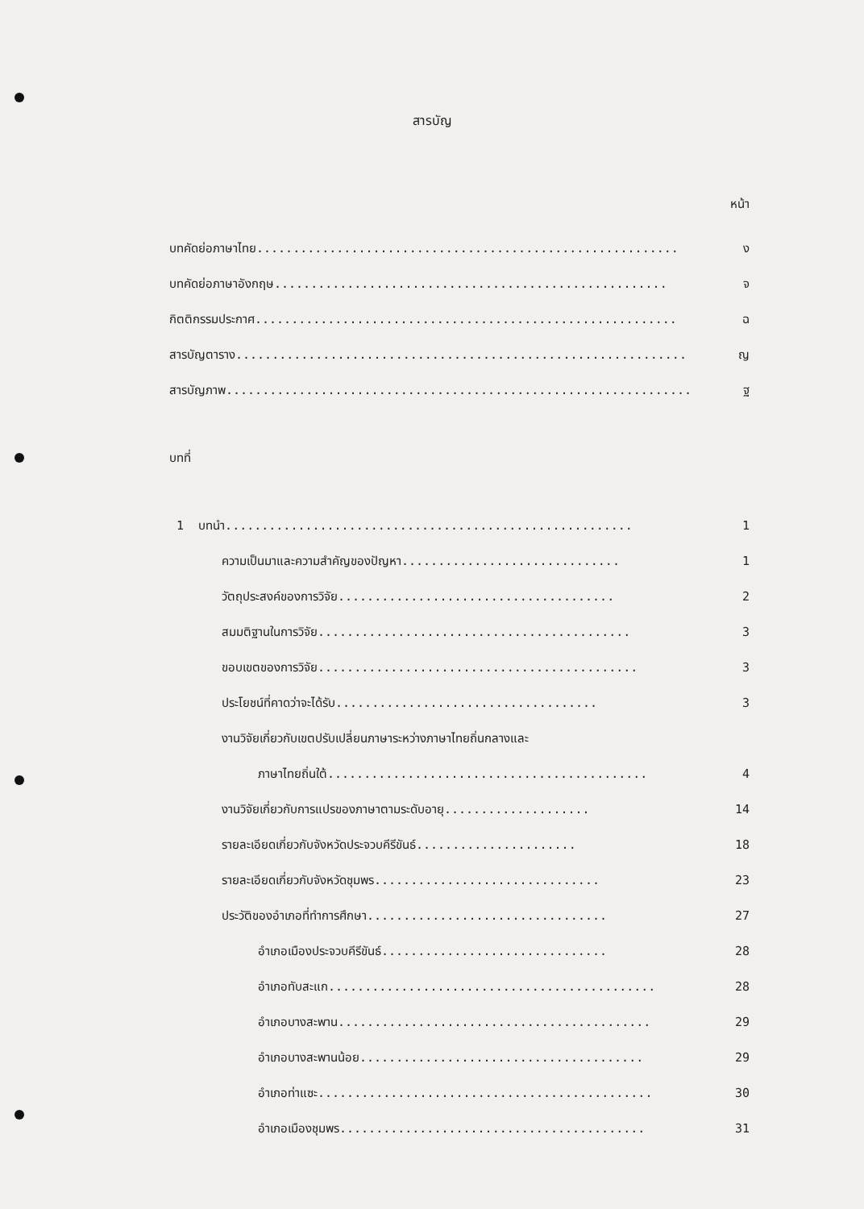สารบัญ
หน้า
บทคัดย่อภาษาไทย.......................................................... ง
บทคัดย่อภาษาอังกฤษ...................................................... จ
กิตติกรรมประกาศ.......................................................... ฉ
สารบัญตาราง.............................................................. ญ
สารบัญภาพ................................................................ ฐ
บทที่
1 บทนำ........................................................ 1
ความเป็นมาและความสำคัญของปัญหา.............................. 1
วัตถุประสงค์ของการวิจัย...................................... 2
สมมติฐานในการวิจัย........................................... 3
ขอบเขตของการวิจัย............................................ 3
ประโยชน์ที่คาดว่าจะได้รับ.................................... 3
งานวิจัยเกี่ยวกับเขตปรับเปลี่ยนภาษาระหว่างภาษาไทยถิ่นกลางและ
ภาษาไทยถิ่นใต้............................................ 4
งานวิจัยเกี่ยวกับการแปรของภาษาตามระดับอายุ.................... 14
รายละเอียดเกี่ยวกับจังหวัดประจวบคีรีขันธ์...................... 18
รายละเอียดเกี่ยวกับจังหวัดชุมพร............................... 23
ประวัติของอำเภอที่ทำการศึกษา................................. 27
อำเภอเมืองประจวบคีรีขันธ์............................... 28
อำเภอทับสะแก............................................. 28
อำเภอบางสะพาน........................................... 29
อำเภอบางสะพานน้อย....................................... 29
อำเภอท่าแซะ.............................................. 30
อำเภอเมืองชุมพร.......................................... 31